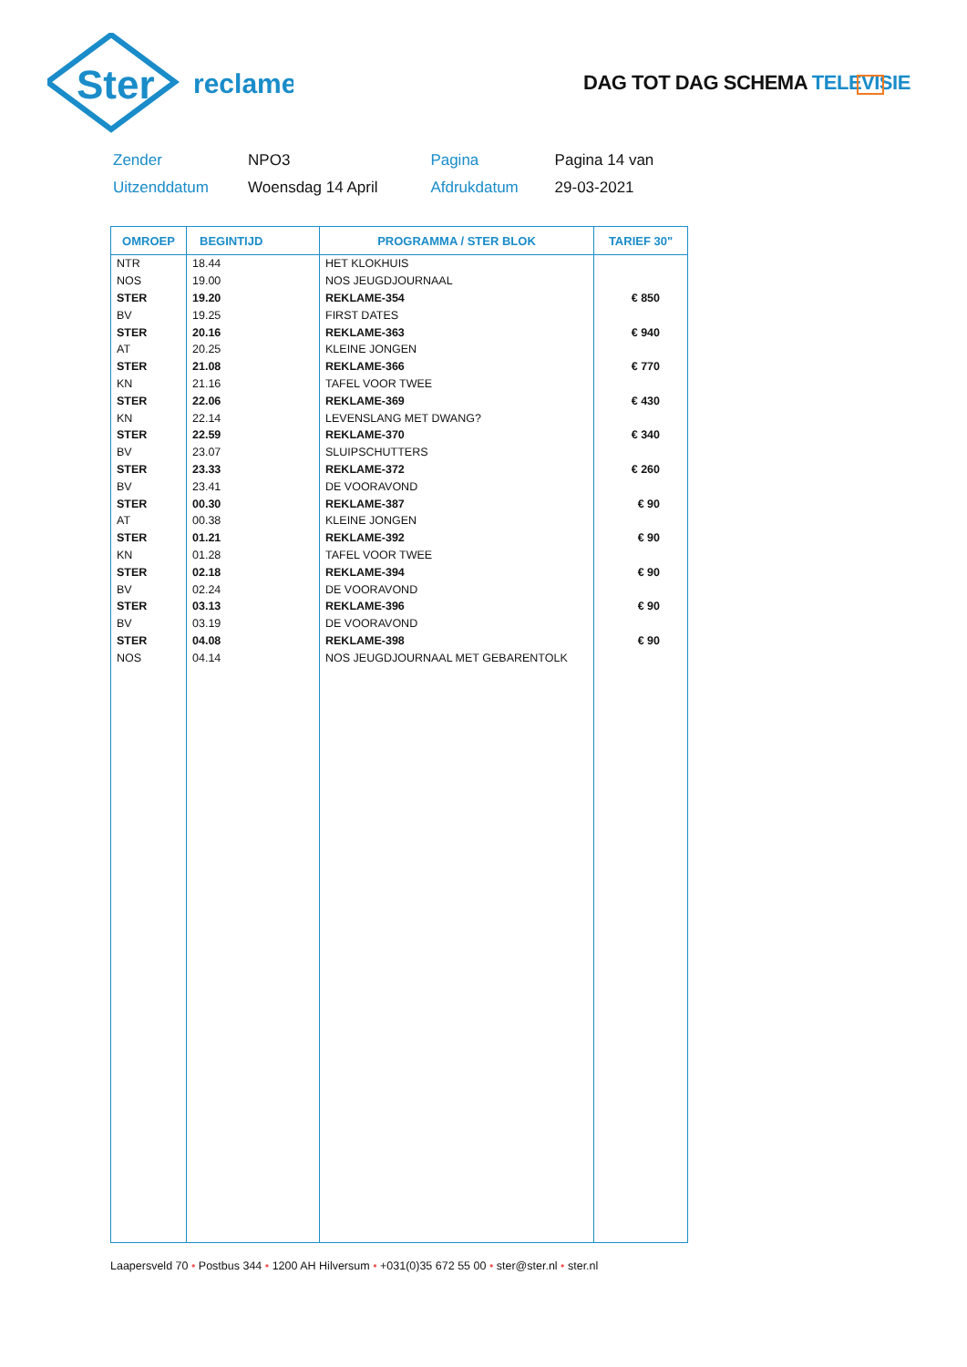Ster
reclame
DAG TOT DAG SCHEMA TELEVISIE
| Zender | NPO3 | Pagina | Pagina 14 van |
| Uitzenddatum | Woensdag 14 April | Afdrukdatum | 29-03-2021 |
| OMROEP | BEGINTIJD | PROGRAMMA / STER BLOK | TARIEF 30" |
| --- | --- | --- | --- |
| NTR | 18.44 | HET KLOKHUIS | |
| NOS | 19.00 | NOS JEUGDJOURNAAL | |
| STER | 19.20 | REKLAME-354 | € 850 |
| BV | 19.25 | FIRST DATES | |
| STER | 20.16 | REKLAME-363 | € 940 |
| AT | 20.25 | KLEINE JONGEN | |
| STER | 21.08 | REKLAME-366 | € 770 |
| KN | 21.16 | TAFEL VOOR TWEE | |
| STER | 22.06 | REKLAME-369 | € 430 |
| KN | 22.14 | LEVENSLANG MET DWANG? | |
| STER | 22.59 | REKLAME-370 | € 340 |
| BV | 23.07 | SLUIPSCHUTTERS | |
| STER | 23.33 | REKLAME-372 | € 260 |
| BV | 23.41 | DE VOORAVOND | |
| STER | 00.30 | REKLAME-387 | € 90 |
| AT | 00.38 | KLEINE JONGEN | |
| STER | 01.21 | REKLAME-392 | € 90 |
| KN | 01.28 | TAFEL VOOR TWEE | |
| STER | 02.18 | REKLAME-394 | € 90 |
| BV | 02.24 | DE VOORAVOND | |
| STER | 03.13 | REKLAME-396 | € 90 |
| BV | 03.19 | DE VOORAVOND | |
| STER | 04.08 | REKLAME-398 | € 90 |
| NOS | 04.14 | NOS JEUGDJOURNAAL MET GEBARENTOLK | |
Laapersveld 70 • Postbus 344 • 1200 AH Hilversum • +031(0)35 672 55 00 • ster@ster.nl • ster.nl